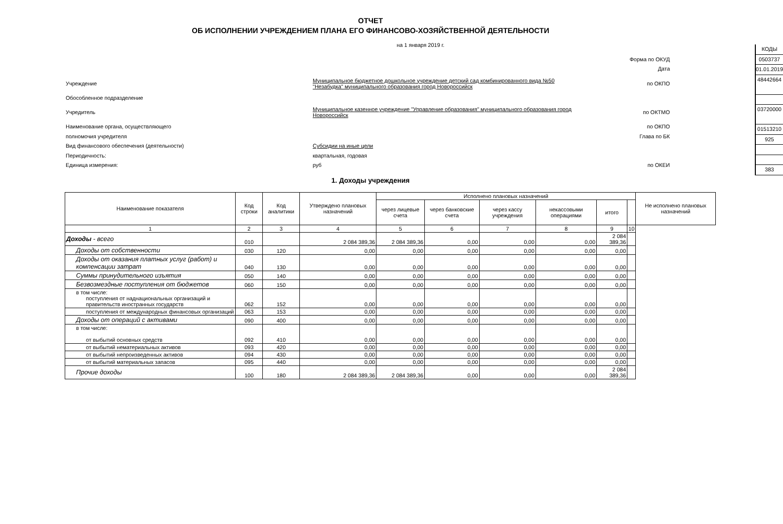ОТЧЕТ
ОБ ИСПОЛНЕНИИ УЧРЕЖДЕНИЕМ ПЛАНА ЕГО ФИНАНСОВО-ХОЗЯЙСТВЕННОЙ ДЕЯТЕЛЬНОСТИ
на 1 января 2019 г.
Форма по ОКУД
Дата
Учреждение
Муниципальное бюджетное дошкольное учреждение детский сад комбинированного вида №50 "Незабудка" муниципального образования город Новороссийск
по ОКПО
Обособленное подразделение
Учредитель
Муниципальное казенное учреждение "Управление образования" муниципального образования город Новороссийск
по ОКТМО
Наименование органа, осуществляющего по ОКПО
полномочия учредителя Глава по БК
Вид финансового обеспечения (деятельности) Субсидии на иные цели
Периодичность: квартальная, годовая
Единица измерения: руб по ОКЕИ
КОДЫ
0503737
01.01.2019
48442664
03720000
01513210
925
383
1. Доходы учреждения
| Наименование показателя | Код строки | Код аналитики | Утверждено плановых назначений | Исполнено плановых назначений | | | | | | Не исполнено плановых назначений |
| --- | --- | --- | --- | --- | --- | --- | --- | --- | --- | --- |
| | | | | через лицевые счета | через банковские счета | через кассу учреждения | некассовыми операциями | итого | | |
| 1 | 2 | 3 | 4 | 5 | 6 | 7 | 8 | 9 | 10 | |
| Доходы - всего | 010 | | 2 084 389,36 | 2 084 389,36 | 0,00 | 0,00 | 0,00 | 2 084 389,36 | | |
| Доходы от собственности | 030 | 120 | 0,00 | 0,00 | 0,00 | 0,00 | 0,00 | 0,00 | | |
| Доходы от оказания платных услуг (работ) и компенсации затрат | 040 | 130 | 0,00 | 0,00 | 0,00 | 0,00 | 0,00 | 0,00 | | |
| Суммы принудительного изъятия | 050 | 140 | 0,00 | 0,00 | 0,00 | 0,00 | 0,00 | 0,00 | | |
| Безвозмездные поступления от бюджетов | 060 | 150 | 0,00 | 0,00 | 0,00 | 0,00 | 0,00 | 0,00 | | |
| в том числе: поступления от наднациональных организаций и правительств иностранных государств | 062 | 152 | 0,00 | 0,00 | 0,00 | 0,00 | 0,00 | 0,00 | | |
| поступления от международных финансовых организаций | 063 | 153 | 0,00 | 0,00 | 0,00 | 0,00 | 0,00 | 0,00 | | |
| Доходы от операций с активами | 090 | 400 | 0,00 | 0,00 | 0,00 | 0,00 | 0,00 | 0,00 | | |
| в том числе: от выбытий основных средств | 092 | 410 | 0,00 | 0,00 | 0,00 | 0,00 | 0,00 | 0,00 | | |
| от выбытий нематериальных активов | 093 | 420 | 0,00 | 0,00 | 0,00 | 0,00 | 0,00 | 0,00 | | |
| от выбытий непроизведенных активов | 094 | 430 | 0,00 | 0,00 | 0,00 | 0,00 | 0,00 | 0,00 | | |
| от выбытий материальных запасов | 095 | 440 | 0,00 | 0,00 | 0,00 | 0,00 | 0,00 | 0,00 | | |
| Прочие доходы | 100 | 180 | 2 084 389,36 | 2 084 389,36 | 0,00 | 0,00 | 0,00 | 2 084 389,36 | | |